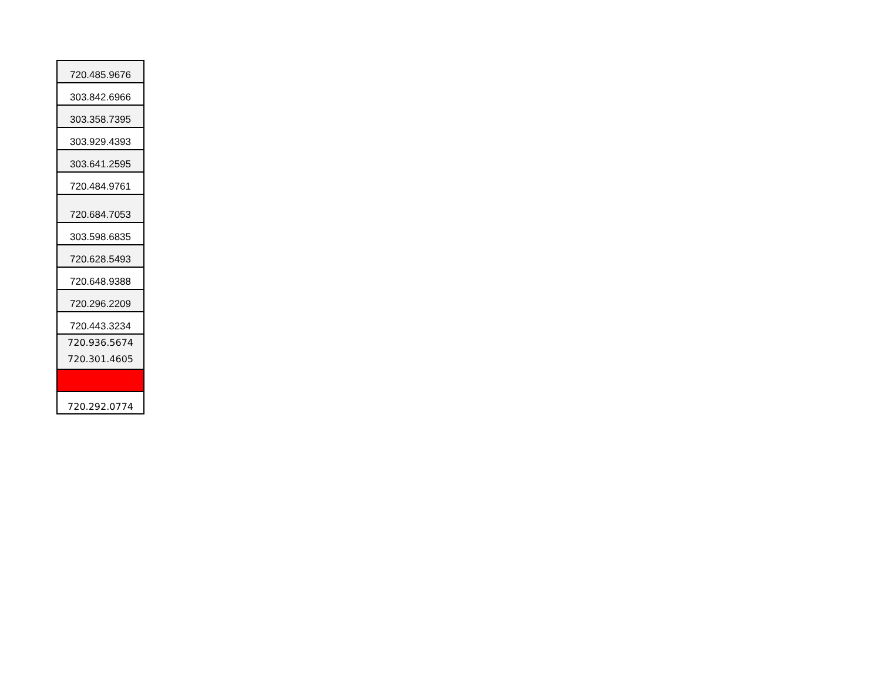| 720.485.9676 |
| 303.842.6966 |
| 303.358.7395 |
| 303.929.4393 |
| 303.641.2595 |
| 720.484.9761 |
| 720.684.7053 |
| 303.598.6835 |
| 720.628.5493 |
| 720.648.9388 |
| 720.296.2209 |
| 720.443.3234 |
| 720.936.5674 720.301.4605 |
| 720.292.0774 |